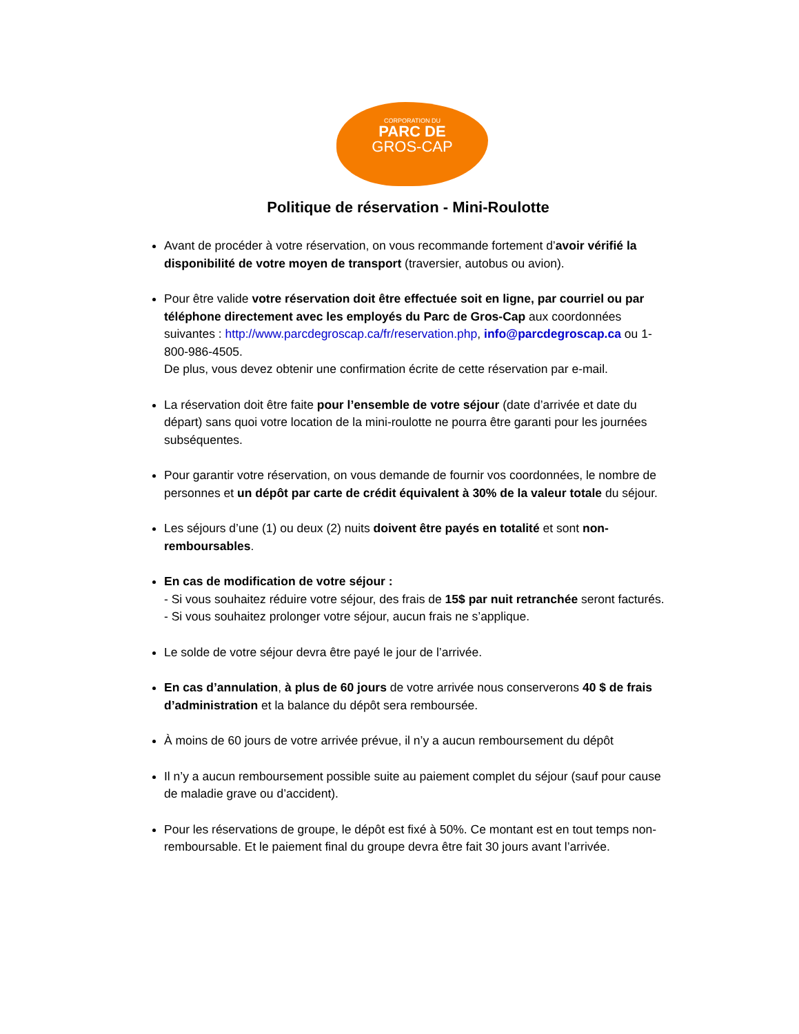CORPORATION DU
PARC DE
GROS-CAP
Politique de réservation - Mini-Roulotte
Avant de procéder à votre réservation, on vous recommande fortement d’avoir vérifié la disponibilité de votre moyen de transport (traversier, autobus ou avion).
Pour être valide votre réservation doit être effectuée soit en ligne, par courriel ou par téléphone directement avec les employés du Parc de Gros-Cap aux coordonnées suivantes : http://www.parcdegroscap.ca/fr/reservation.php, info@parcdegroscap.ca ou 1-800-986-4505.
De plus, vous devez obtenir une confirmation écrite de cette réservation par e-mail.
La réservation doit être faite pour l’ensemble de votre séjour (date d’arrivée et date du départ) sans quoi votre location de la mini-roulotte ne pourra être garanti pour les journées subséquentes.
Pour garantir votre réservation, on vous demande de fournir vos coordonnées, le nombre de personnes et un dépôt par carte de crédit équivalent à 30% de la valeur totale du séjour.
Les séjours d’une (1) ou deux (2) nuits doivent être payés en totalité et sont non-remboursables.
En cas de modification de votre séjour :
- Si vous souhaitez réduire votre séjour, des frais de 15$ par nuit retranchée seront facturés.
- Si vous souhaitez prolonger votre séjour, aucun frais ne s’applique.
Le solde de votre séjour devra être payé le jour de l’arrivée.
En cas d’annulation, à plus de 60 jours de votre arrivée nous conserverons 40 $ de frais d’administration et la balance du dépôt sera remboursée.
À moins de 60 jours de votre arrivée prévue, il n’y a aucun remboursement du dépôt
Il n’y a aucun remboursement possible suite au paiement complet du séjour (sauf pour cause de maladie grave ou d’accident).
Pour les réservations de groupe, le dépôt est fixé à 50%. Ce montant est en tout temps non-remboursable. Et le paiement final du groupe devra être fait 30 jours avant l’arrivée.